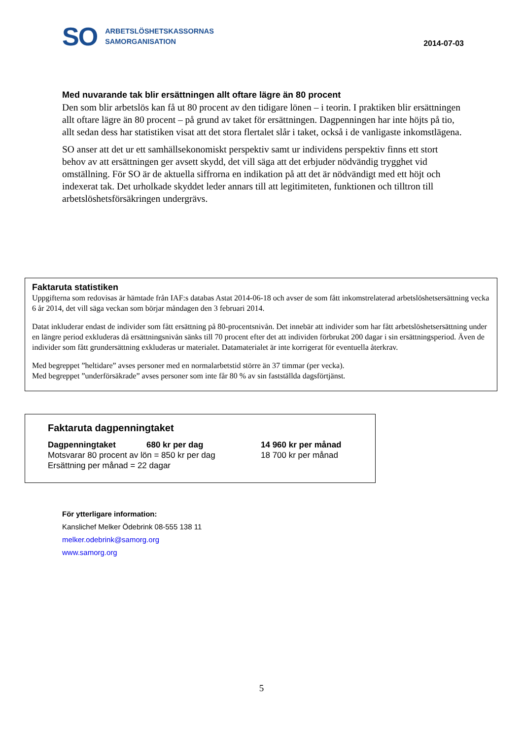SO
ARBETSLÖSHETSKASSORNAS
SAMORGANISATION
2014-07-03
Med nuvarande tak blir ersättningen allt oftare lägre än 80 procent
Den som blir arbetslös kan få ut 80 procent av den tidigare lönen – i teorin. I praktiken blir ersättningen allt oftare lägre än 80 procent – på grund av taket för ersättningen. Dagpenningen har inte höjts på tio, allt sedan dess har statistiken visat att det stora flertalet slår i taket, också i de vanligaste inkomstlägena.
SO anser att det ur ett samhällsekonomiskt perspektiv samt ur individens perspektiv finns ett stort behov av att ersättningen ger avsett skydd, det vill säga att det erbjuder nödvändig trygghet vid omställning. För SO är de aktuella siffrorna en indikation på att det är nödvändigt med ett höjt och indexerat tak. Det urholkade skyddet leder annars till att legitimiteten, funktionen och tilltron till arbetslöshetsförsäkringen undergrävs.
Faktaruta statistiken
Uppgifterna som redovisas är hämtade från IAF:s databas Astat 2014-06-18 och avser de som fått inkomstrelaterad arbetslöshetsersättning vecka 6 år 2014, det vill säga veckan som börjar måndagen den 3 februari 2014.
Datat inkluderar endast de individer som fått ersättning på 80-procentsnivån. Det innebär att individer som har fått arbetslöshetsersättning under en längre period exkluderas då ersättningsnivån sänks till 70 procent efter det att individen förbrukat 200 dagar i sin ersättningsperiod. Även de individer som fått grundersättning exkluderas ur materialet. Datamaterialet är inte korrigerat för eventuella återkrav.
Med begreppet ”heltidare” avses personer med en normalarbetstid större än 37 timmar (per vecka).
Med begreppet ”underförsäkrade” avses personer som inte får 80 % av sin fastställda dagsförtjänst.
Faktaruta dagpenningtaket
| Dagpenningtaket | 680 kr per dag | 14 960 kr per månad |
| Motsvarar 80 procent av lön = 850 kr per dag | | 18 700 kr per månad |
| Ersättning per månad = 22 dagar | | |
För ytterligare information:
Kanslichef Melker Ödebrink 08-555 138 11
melker.odebrink@samorg.org
www.samorg.org
5